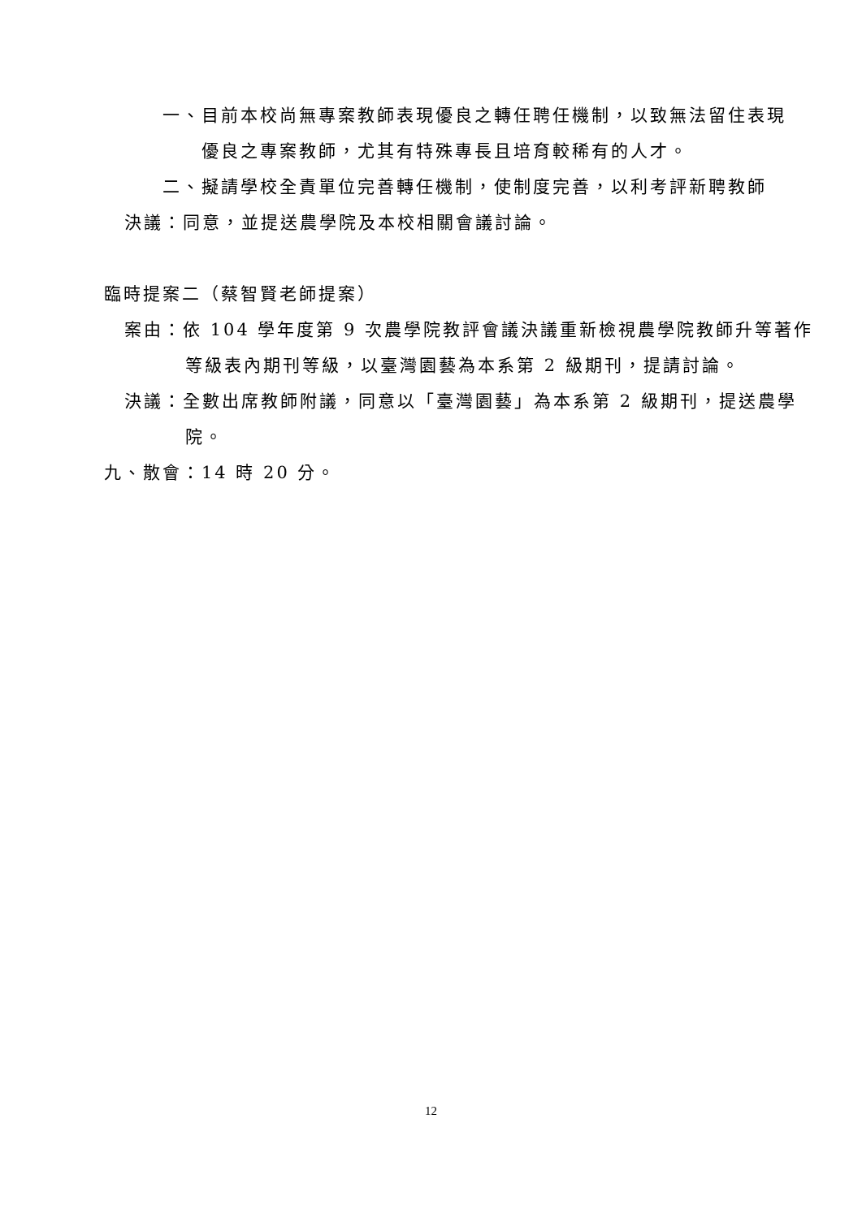一、目前本校尚無專案教師表現優良之轉任聘任機制，以致無法留住表現
優良之專案教師，尤其有特殊專長且培育較稀有的人才。
二、擬請學校全責單位完善轉任機制，使制度完善，以利考評新聘教師
決議：同意，並提送農學院及本校相關會議討論。
臨時提案二（蔡智賢老師提案）
案由：依 104 學年度第 9 次農學院教評會議決議重新檢視農學院教師升等著作
等級表內期刊等級，以臺灣園藝為本系第 2 級期刊，提請討論。
決議：全數出席教師附議，同意以「臺灣園藝」為本系第 2 級期刊，提送農學
院。
九、散會：14 時 20 分。
12